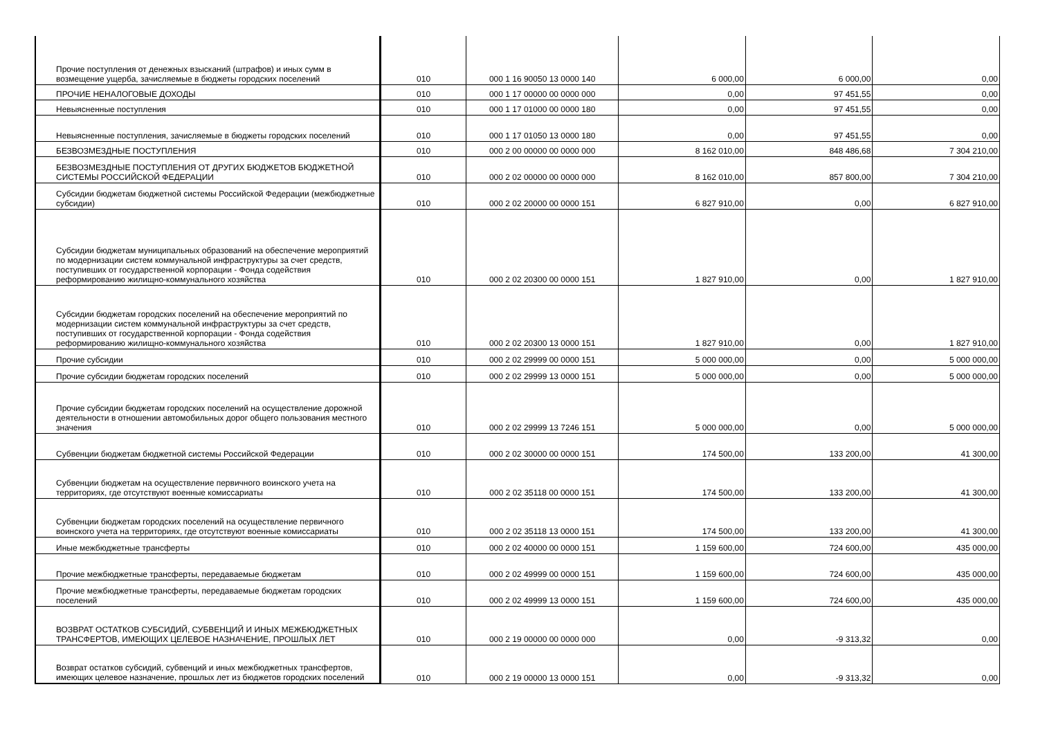| Прочие поступления от денежных взысканий (штрафов) и иных сумм в возмещение ущерба, зачисляемые в бюджеты городских поселений | 010 | 000 1 16 90050 13 0000 140 | 6 000,00 | 6 000,00 | 0,00 |
| ПРОЧИЕ НЕНАЛОГОВЫЕ ДОХОДЫ | 010 | 000 1 17 00000 00 0000 000 | 0,00 | 97 451,55 | 0,00 |
| Невыясненные поступления | 010 | 000 1 17 01000 00 0000 180 | 0,00 | 97 451,55 | 0,00 |
| Невыясненные поступления, зачисляемые в бюджеты городских поселений | 010 | 000 1 17 01050 13 0000 180 | 0,00 | 97 451,55 | 0,00 |
| БЕЗВОЗМЕЗДНЫЕ ПОСТУПЛЕНИЯ | 010 | 000 2 00 00000 00 0000 000 | 8 162 010,00 | 848 486,68 | 7 304 210,00 |
| БЕЗВОЗМЕЗДНЫЕ ПОСТУПЛЕНИЯ ОТ ДРУГИХ БЮДЖЕТОВ БЮДЖЕТНОЙ СИСТЕМЫ РОССИЙСКОЙ ФЕДЕРАЦИИ | 010 | 000 2 02 00000 00 0000 000 | 8 162 010,00 | 857 800,00 | 7 304 210,00 |
| Субсидии бюджетам бюджетной системы Российской Федерации (межбюджетные субсидии) | 010 | 000 2 02 20000 00 0000 151 | 6 827 910,00 | 0,00 | 6 827 910,00 |
| Субсидии бюджетам муниципальных образований на обеспечение мероприятий по модернизации систем коммунальной инфраструктуры за счет средств, поступивших от государственной корпорации - Фонда содействия реформированию жилищно-коммунального хозяйства | 010 | 000 2 02 20300 00 0000 151 | 1 827 910,00 | 0,00 | 1 827 910,00 |
| Субсидии бюджетам городских поселений на обеспечение мероприятий по модернизации систем коммунальной инфраструктуры за счет средств, поступивших от государственной корпорации - Фонда содействия реформированию жилищно-коммунального хозяйства | 010 | 000 2 02 20300 13 0000 151 | 1 827 910,00 | 0,00 | 1 827 910,00 |
| Прочие субсидии | 010 | 000 2 02 29999 00 0000 151 | 5 000 000,00 | 0,00 | 5 000 000,00 |
| Прочие субсидии бюджетам городских поселений | 010 | 000 2 02 29999 13 0000 151 | 5 000 000,00 | 0,00 | 5 000 000,00 |
| Прочие субсидии бюджетам городских поселений на осуществление дорожной деятельности в отношении автомобильных дорог общего пользования местного значения | 010 | 000 2 02 29999 13 7246 151 | 5 000 000,00 | 0,00 | 5 000 000,00 |
| Субвенции бюджетам бюджетной системы Российской Федерации | 010 | 000 2 02 30000 00 0000 151 | 174 500,00 | 133 200,00 | 41 300,00 |
| Субвенции бюджетам на осуществление первичного воинского учета на территориях, где отсутствуют военные комиссариаты | 010 | 000 2 02 35118 00 0000 151 | 174 500,00 | 133 200,00 | 41 300,00 |
| Субвенции бюджетам городских поселений на осуществление первичного воинского учета на территориях, где отсутствуют военные комиссариаты | 010 | 000 2 02 35118 13 0000 151 | 174 500,00 | 133 200,00 | 41 300,00 |
| Иные межбюджетные трансферты | 010 | 000 2 02 40000 00 0000 151 | 1 159 600,00 | 724 600,00 | 435 000,00 |
| Прочие межбюджетные трансферты, передаваемые бюджетам | 010 | 000 2 02 49999 00 0000 151 | 1 159 600,00 | 724 600,00 | 435 000,00 |
| Прочие межбюджетные трансферты, передаваемые бюджетам городских поселений | 010 | 000 2 02 49999 13 0000 151 | 1 159 600,00 | 724 600,00 | 435 000,00 |
| ВОЗВРАТ ОСТАТКОВ СУБСИДИЙ, СУБВЕНЦИЙ И ИНЫХ МЕЖБЮДЖЕТНЫХ ТРАНСФЕРТОВ, ИМЕЮЩИХ ЦЕЛЕВОЕ НАЗНАЧЕНИЕ, ПРОШЛЫХ ЛЕТ | 010 | 000 2 19 00000 00 0000 000 | 0,00 | -9 313,32 | 0,00 |
| Возврат остатков субсидий, субвенций и иных межбюджетных трансфертов, имеющих целевое назначение, прошлых лет из бюджетов городских поселений | 010 | 000 2 19 00000 13 0000 151 | 0,00 | -9 313,32 | 0,00 |